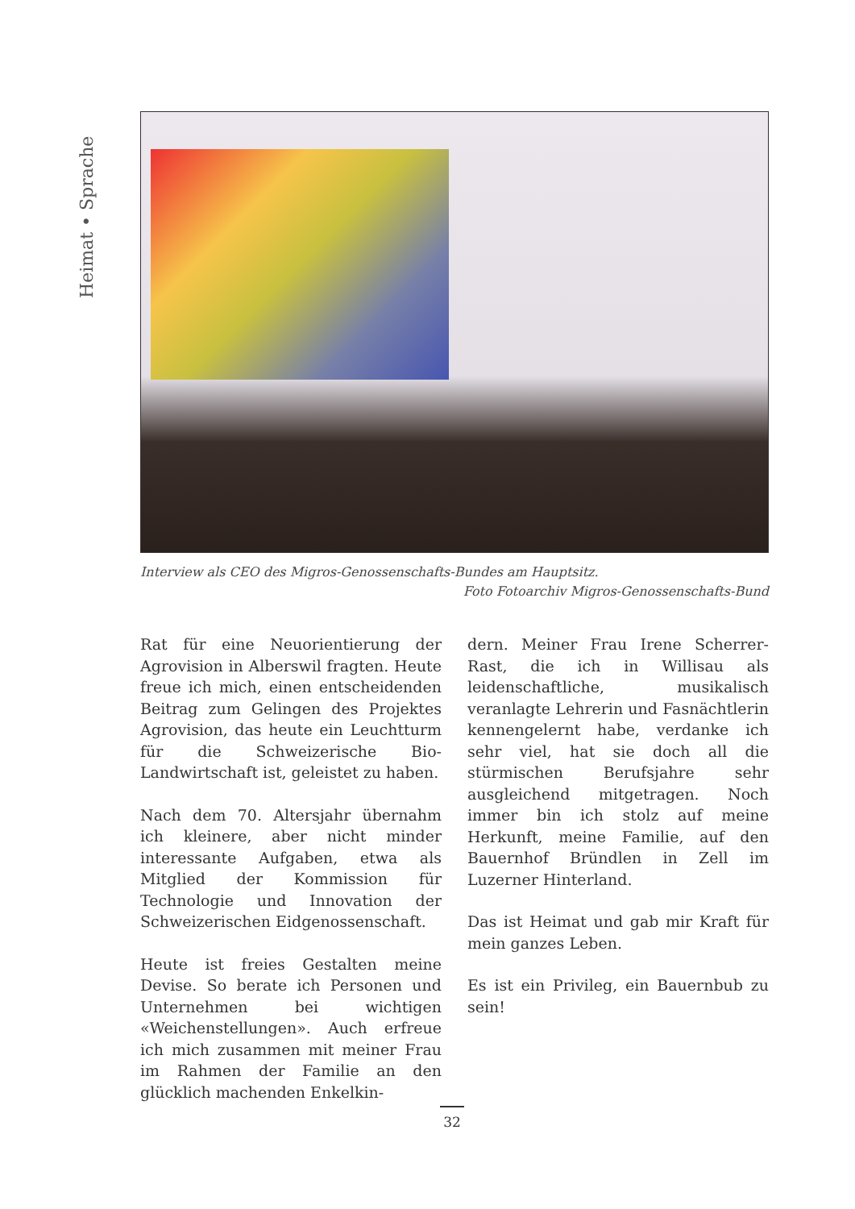Heimat • Sprache
Interview als CEO des Migros-Genossenschafts-Bundes am Hauptsitz.
Foto Fotoarchiv Migros-Genossenschafts-Bund
Rat für eine Neuorientierung der Agrovision in Alberswil fragten. Heute freue ich mich, einen entscheidenden Beitrag zum Gelingen des Projektes Agrovision, das heute ein Leuchtturm für die Schweizerische Bio-Landwirtschaft ist, geleistet zu haben.
Nach dem 70. Altersjahr übernahm ich kleinere, aber nicht minder interessante Aufgaben, etwa als Mitglied der Kommission für Technologie und Innovation der Schweizerischen Eidgenossenschaft.
Heute ist freies Gestalten meine Devise. So berate ich Personen und Unternehmen bei wichtigen «Weichenstellungen». Auch erfreue ich mich zusammen mit meiner Frau im Rahmen der Familie an den glücklich machenden Enkelkin-
dern. Meiner Frau Irene Scherrer-Rast, die ich in Willisau als leidenschaftliche, musikalisch veranlagte Lehrerin und Fasnächtlerin kennengelernt habe, verdanke ich sehr viel, hat sie doch all die stürmischen Berufsjahre sehr ausgleichend mitgetragen. Noch immer bin ich stolz auf meine Herkunft, meine Familie, auf den Bauernhof Bründlen in Zell im Luzerner Hinterland.
Das ist Heimat und gab mir Kraft für mein ganzes Leben.
Es ist ein Privileg, ein Bauernbub zu sein!
32